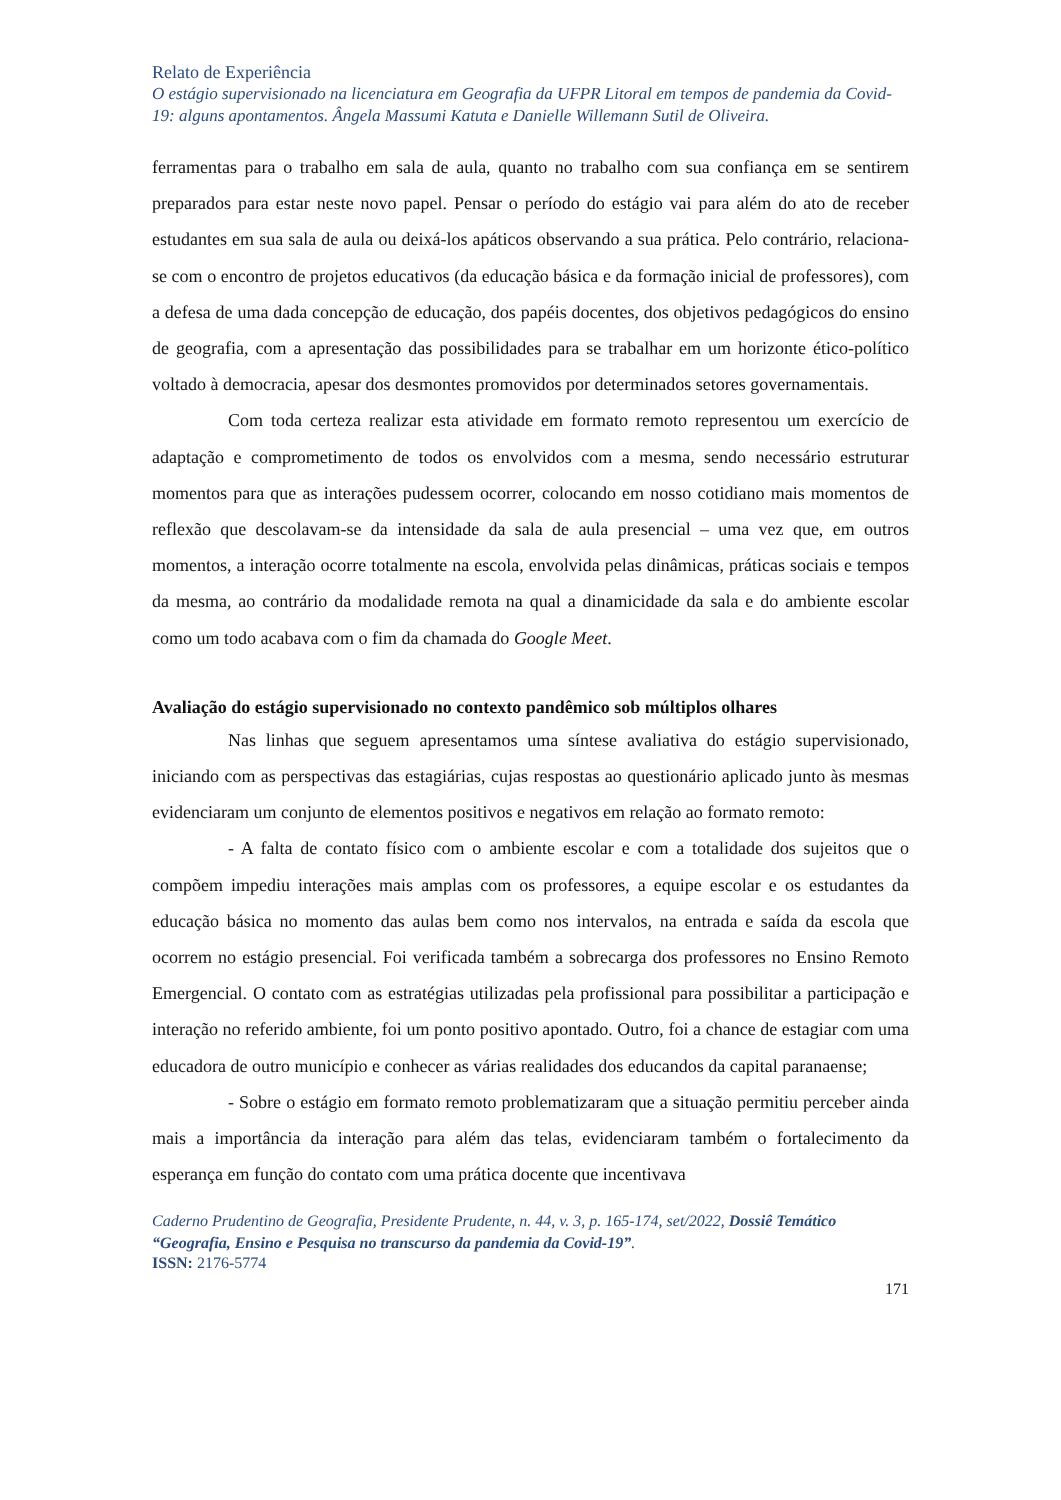Relato de Experiência
O estágio supervisionado na licenciatura em Geografia da UFPR Litoral em tempos de pandemia da Covid-19: alguns apontamentos. Ângela Massumi Katuta e Danielle Willemann Sutil de Oliveira.
ferramentas para o trabalho em sala de aula, quanto no trabalho com sua confiança em se sentirem preparados para estar neste novo papel. Pensar o período do estágio vai para além do ato de receber estudantes em sua sala de aula ou deixá-los apáticos observando a sua prática. Pelo contrário, relaciona-se com o encontro de projetos educativos (da educação básica e da formação inicial de professores), com a defesa de uma dada concepção de educação, dos papéis docentes, dos objetivos pedagógicos do ensino de geografia, com a apresentação das possibilidades para se trabalhar em um horizonte ético-político voltado à democracia, apesar dos desmontes promovidos por determinados setores governamentais.
Com toda certeza realizar esta atividade em formato remoto representou um exercício de adaptação e comprometimento de todos os envolvidos com a mesma, sendo necessário estruturar momentos para que as interações pudessem ocorrer, colocando em nosso cotidiano mais momentos de reflexão que descolavam-se da intensidade da sala de aula presencial – uma vez que, em outros momentos, a interação ocorre totalmente na escola, envolvida pelas dinâmicas, práticas sociais e tempos da mesma, ao contrário da modalidade remota na qual a dinamicidade da sala e do ambiente escolar como um todo acabava com o fim da chamada do Google Meet.
Avaliação do estágio supervisionado no contexto pandêmico sob múltiplos olhares
Nas linhas que seguem apresentamos uma síntese avaliativa do estágio supervisionado, iniciando com as perspectivas das estagiárias, cujas respostas ao questionário aplicado junto às mesmas evidenciaram um conjunto de elementos positivos e negativos em relação ao formato remoto:
- A falta de contato físico com o ambiente escolar e com a totalidade dos sujeitos que o compõem impediu interações mais amplas com os professores, a equipe escolar e os estudantes da educação básica no momento das aulas bem como nos intervalos, na entrada e saída da escola que ocorrem no estágio presencial. Foi verificada também a sobrecarga dos professores no Ensino Remoto Emergencial. O contato com as estratégias utilizadas pela profissional para possibilitar a participação e interação no referido ambiente, foi um ponto positivo apontado. Outro, foi a chance de estagiar com uma educadora de outro município e conhecer as várias realidades dos educandos da capital paranaense;
- Sobre o estágio em formato remoto problematizaram que a situação permitiu perceber ainda mais a importância da interação para além das telas, evidenciaram também o fortalecimento da esperança em função do contato com uma prática docente que incentivava
Caderno Prudentino de Geografia, Presidente Prudente, n. 44, v. 3, p. 165-174, set/2022, Dossiê Temático “Geografia, Ensino e Pesquisa no transcurso da pandemia da Covid-19”.
ISSN: 2176-5774
171